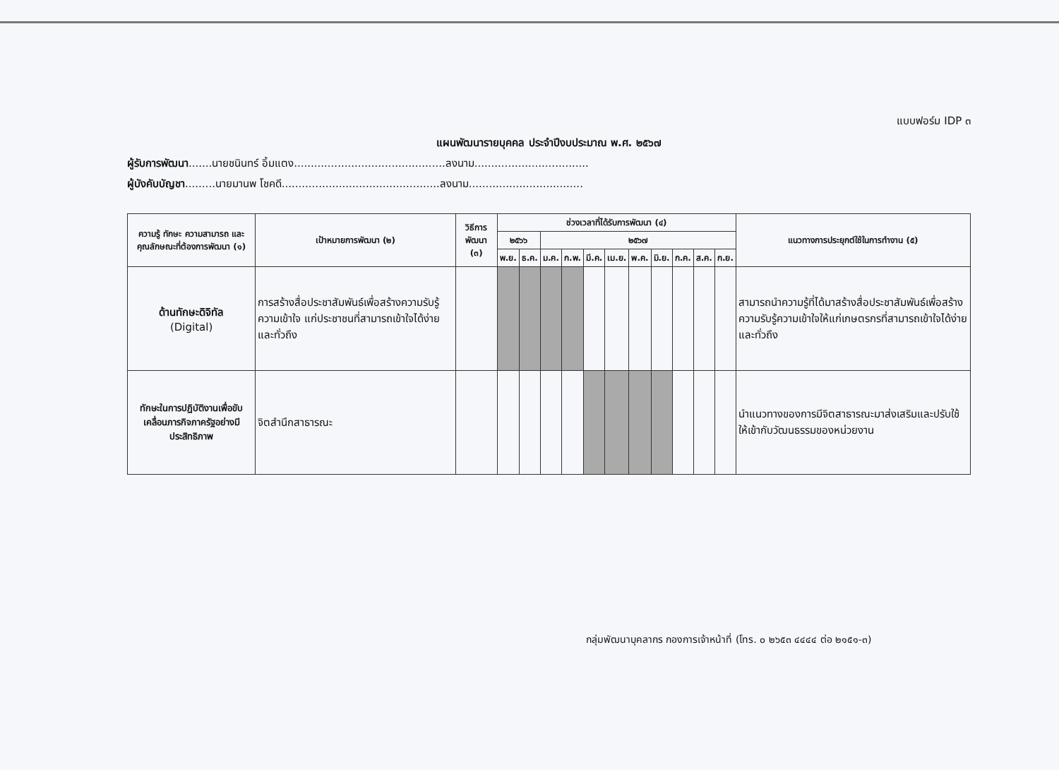แบบฟอร์ม IDP ๓
แผนพัฒนารายบุคคล ประจำปีงบประมาณ พ.ศ. ๒๕๖๗
ผู้รับการพัฒนา.......นายชนินทร์ อิ้มแตง.............................................ลงนาม..................................
ผู้บังคับบัญชา.........นายมานพ โชคดี...............................................ลงนาม..................................
| ความรู้ ทักษะ ความสามารถ และ คุณลักษณะที่ต้องการพัฒนา (๑) | เป้าหมายการพัฒนา (๒) | วิธีการพัฒนา (๓) | ช่วงเวลาที่ได้รับการพัฒนา (๔) | | | | | | | | | | | แนวทางการประยุกต์ใช้ในการทำงาน (๕) |
| --- | --- | --- | --- | --- | --- | --- | --- | --- | --- | --- | --- | --- | --- | --- |
| | | | ๒๕๖๖ | | ๒๕๖๗ | | | | | | | | | |
| | | | พ.ย. | ธ.ค. | ม.ค. | ก.พ. | มี.ค. | เม.ย. | พ.ค. | มิ.ย. | ก.ค. | ส.ค. | ก.ย. | |
| ด้านทักษะดิจิทัล (Digital) | การสร้างสื่อประชาสัมพันธ์เพื่อสร้างความรับรู้ ความเข้าใจ แก่ประชาชนที่สามารถเข้าใจได้ง่ายและทั่วถึง | | | | | | | | | | | | | สามารถนำความรู้ที่ได้มาสร้างสื่อประชาสัมพันธ์เพื่อสร้างความรับรู้ความเข้าใจให้แก่เกษตรกรที่สามารถเข้าใจได้ง่ายและทั่วถึง |
| ทักษะในการปฏิบัติงานเพื่อขับเคลื่อนภารกิจภาครัฐอย่างมีประสิทธิภาพ | จิตสำนึกสาธารณะ | | | | | | | | | | | | | นำแนวทางของการมีจิตสาธารณะมาส่งเสริมและปรับใช้ให้เข้ากับวัฒนธรรมของหน่วยงาน |
กลุ่มพัฒนาบุคลากร กองการเจ้าหน้าที่ (โทร. ๐ ๒๖๕๓ ๔๔๔๔ ต่อ ๒๑๕๑-๓)